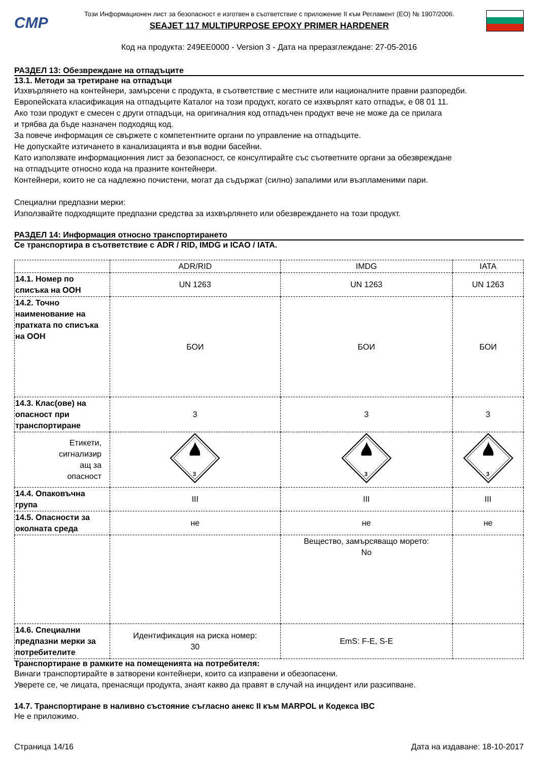CMP
Този Информационен лист за безопасност е изготвен в съответствие с приложение II към Регламент (ЕО) № 1907/2006.
SEAJET 117 MULTIPURPOSE EPOXY PRIMER HARDENER
Код на продукта: 249EE0000 - Version 3 - Дата на преразглеждане: 27-05-2016
РАЗДЕЛ 13: Обезвреждане на отпадъците
13.1. Методи за третиране на отпадъци
Изхвърлянето на контейнери, замърсени с продукта, в съответствие с местните или националните правни разпоредби.
Европейската класификация на отпадъците Каталог на този продукт, когато се изхвърлят като отпадък, е 08 01 11.
Ако този продукт е смесен с други отпадъци, на оригиналния код отпадъчен продукт вече не може да се прилага
и трябва да бъде назначен подходящ код.
За повече информация се свържете с компетентните органи по управление на отпадъците.
Не допускайте изтичането в канализацията и във водни басейни.
Като използвате информационния лист за безопасност, се консултирайте със съответните органи за обезвреждане
на отпадъците относно кода на празните контейнери.
Контейнери, които не са надлежно почистени, могат да съдържат (силно) запалими или възпламеними пари.
Специални предпазни мерки:
Използвайте подходящите предпазни средства за изхвърлянето или обезвреждането на този продукт.
РАЗДЕЛ 14: Информация относно транспортирането
Се транспортира в съответствие с ADR / RID, IMDG и ICAO / IATA.
| | ADR/RID | IMDG | IATA |
| 14.1. Номер по списъка на ООН | UN 1263 | UN 1263 | UN 1263 |
| 14.2. Точно наименование на пратката по списъка на ООН | БОИ | БОИ | БОИ |
| 14.3. Клас(ове) на опасност при транспортиране | 3 | 3 | 3 |
| Етикети, сигнализир ащ за опасност | 3 | 3 | 3 |
| 14.4. Опаковъчна група | III | III | III |
| 14.5. Опасности за околната среда | не | не | не |
| | | Вещество, замърсяващо морето: No | |
| 14.6. Специални предпазни мерки за потребителите | Идентификация на риска номер: 30 | EmS: F-E, S-E | |
Транспортиране в рамките на помещенията на потребителя:
Винаги транспортирайте в затворени контейнери, които са изправени и обезопасени.
Уверете се, че лицата, пренасящи продукта, знаят какво да правят в случай на инцидент или разсипване.
14.7. Транспортиране в наливно състояние съгласно анекс II към MARPOL и Кодекса IBC
Не е приложимо.
Страница 14/16 Дата на издаване: 18-10-2017